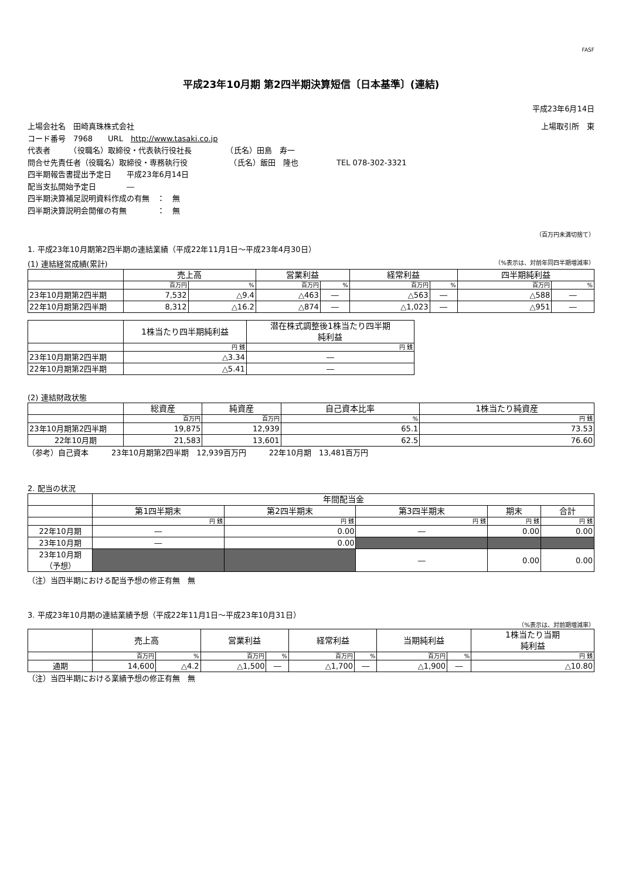FASF
平成23年10月期 第2四半期決算短信〔日本基準〕(連結)
平成23年6月14日
上場会社名　田崎真珠株式会社 上場取引所　東
コード番号　7968　　URL　http://www.tasaki.co.jp
代表者　　　（役職名）取締役・代表執行役社長　　　　　（氏名）田島　寿一
問合せ先責任者（役職名）取締役・専務執行役　　　　　　（氏名）飯田　隆也　　　　　TEL 078-302-3321
四半期報告書提出予定日　　平成23年6月14日
配当支払開始予定日　　　　―
四半期決算補足説明資料作成の有無　：　無
四半期決算説明会開催の有無　　　　：　無
（百万円未満切捨て）
1. 平成23年10月期第2四半期の連結業績（平成22年11月1日～平成23年4月30日）
(1) 連結経営成績(累計) （%表示は、対前年同四半期増減率）
| | 売上高 | | 営業利益 | | 経常利益 | | 四半期純利益 | |
| --- | --- | --- | --- | --- | --- | --- | --- | --- |
| | 百万円 | % | 百万円 | % | 百万円 | % | 百万円 | % |
| 23年10月期第2四半期 | 7,532 | △9.4 | △463 | ― | △563 | ― | △588 | ― |
| 22年10月期第2四半期 | 8,312 | △16.2 | △874 | ― | △1,023 | ― | △951 | ― |
| | 1株当たり四半期純利益 | 潜在株式調整後1株当たり四半期 純利益 |
| --- | --- | --- |
| | 円 銭 | 円 銭 |
| 23年10月期第2四半期 | △3.34 | ― |
| 22年10月期第2四半期 | △5.41 | ― |
(2) 連結財政状態
| | 総資産 | 純資産 | 自己資本比率 | 1株当たり純資産 |
| --- | --- | --- | --- | --- |
| | 百万円 | 百万円 | % | 円 銭 |
| 23年10月期第2四半期 | 19,875 | 12,939 | 65.1 | 73.53 |
| 22年10月期 | 21,583 | 13,601 | 62.5 | 76.60 |
（参考）自己資本　　　23年10月期第2四半期　12,939百万円　　　22年10月期　13,481百万円
2. 配当の状況
| | 年間配当金 | | | | |
| --- | --- | --- | --- | --- | --- |
| | 第1四半期末 | 第2四半期末 | 第3四半期末 | 期末 | 合計 |
| | 円 銭 | 円 銭 | 円 銭 | 円 銭 | 円 銭 |
| 22年10月期 | ― | 0.00 | ― | 0.00 | 0.00 |
| 23年10月期 | ― | 0.00 | | | |
| 23年10月期 （予想） | | | ― | 0.00 | 0.00 |
（注）当四半期における配当予想の修正有無　無
3. 平成23年10月期の連結業績予想（平成22年11月1日～平成23年10月31日）
（%表示は、対前期増減率）
| | 売上高 | | 営業利益 | | 経常利益 | | 当期純利益 | | 1株当たり当期 純利益 |
| --- | --- | --- | --- | --- | --- | --- | --- | --- | --- |
| | 百万円 | % | 百万円 | % | 百万円 | % | 百万円 | % | 円 銭 |
| 通期 | 14,600 | △4.2 | △1,500 | ― | △1,700 | ― | △1,900 | ― | △10.80 |
（注）当四半期における業績予想の修正有無　無